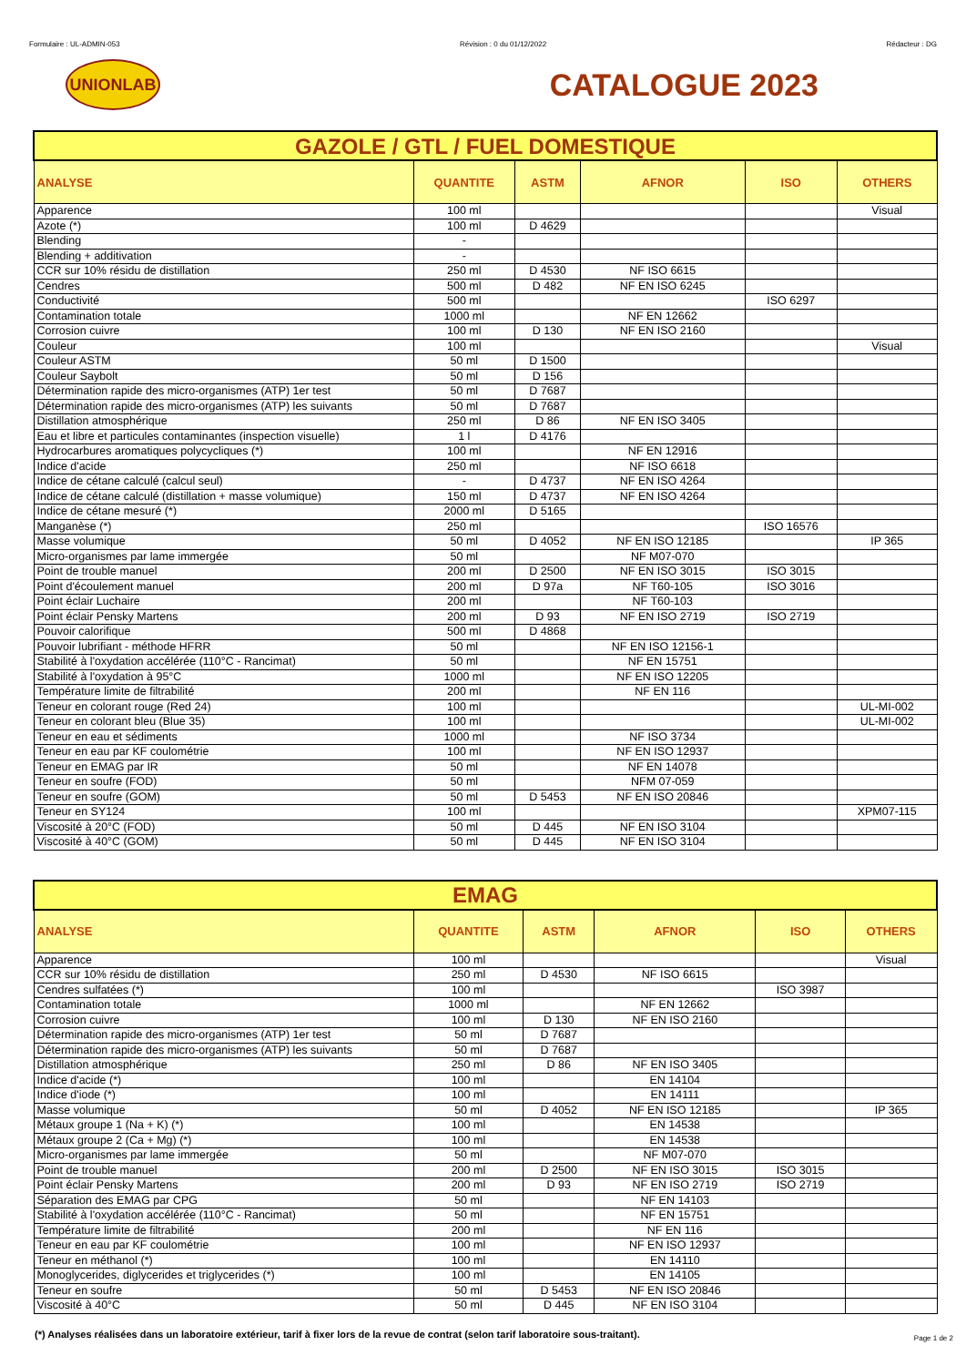Formulaire : UL-ADMIN-053 Révision : 0 du 01/12/2022 Rédacteur : DG
UNIONLAB
CATALOGUE 2023
| GAZOLE / GTL / FUEL DOMESTIQUE | | | | | |
| --- | --- | --- | --- | --- | --- |
| ANALYSE | QUANTITE | ASTM | AFNOR | ISO | OTHERS |
| Apparence | 100 ml | | | | Visual |
| Azote (*) | 100 ml | D 4629 | | | |
| Blending | - | | | | |
| Blending + additivation | - | | | | |
| CCR sur 10% résidu de distillation | 250 ml | D 4530 | NF ISO 6615 | | |
| Cendres | 500 ml | D 482 | NF EN ISO 6245 | | |
| Conductivité | 500 ml | | | ISO 6297 | |
| Contamination totale | 1000 ml | | NF EN 12662 | | |
| Corrosion cuivre | 100 ml | D 130 | NF EN ISO 2160 | | |
| Couleur | 100 ml | | | | Visual |
| Couleur ASTM | 50 ml | D 1500 | | | |
| Couleur Saybolt | 50 ml | D 156 | | | |
| Détermination rapide des micro-organismes (ATP) 1er test | 50 ml | D 7687 | | | |
| Détermination rapide des micro-organismes (ATP) les suivants | 50 ml | D 7687 | | | |
| Distillation atmosphérique | 250 ml | D 86 | NF EN ISO 3405 | | |
| Eau et libre et particules contaminantes (inspection visuelle) | 1 l | D 4176 | | | |
| Hydrocarbures aromatiques polycycliques (*) | 100 ml | | NF EN 12916 | | |
| Indice d'acide | 250 ml | | NF ISO 6618 | | |
| Indice de cétane calculé (calcul seul) | - | D 4737 | NF EN ISO 4264 | | |
| Indice de cétane calculé (distillation + masse volumique) | 150 ml | D 4737 | NF EN ISO 4264 | | |
| Indice de cétane mesuré (*) | 2000 ml | D 5165 | | | |
| Manganèse (*) | 250 ml | | | ISO 16576 | |
| Masse volumique | 50 ml | D 4052 | NF EN ISO 12185 | | IP 365 |
| Micro-organismes par lame immergée | 50 ml | | NF M07-070 | | |
| Point de trouble manuel | 200 ml | D 2500 | NF EN ISO 3015 | ISO 3015 | |
| Point d'écoulement manuel | 200 ml | D 97a | NF T60-105 | ISO 3016 | |
| Point éclair Luchaire | 200 ml | | NF T60-103 | | |
| Point éclair Pensky Martens | 200 ml | D 93 | NF EN ISO 2719 | ISO 2719 | |
| Pouvoir calorifique | 500 ml | D 4868 | | | |
| Pouvoir lubrifiant - méthode HFRR | 50 ml | | NF EN ISO 12156-1 | | |
| Stabilité à l'oxydation accélérée (110°C - Rancimat) | 50 ml | | NF EN 15751 | | |
| Stabilité à l'oxydation à 95°C | 1000 ml | | NF EN ISO 12205 | | |
| Température limite de filtrabilité | 200 ml | | NF EN 116 | | |
| Teneur en colorant rouge (Red 24) | 100 ml | | | | UL-MI-002 |
| Teneur en colorant bleu (Blue 35) | 100 ml | | | | UL-MI-002 |
| Teneur en eau et sédiments | 1000 ml | | NF ISO 3734 | | |
| Teneur en eau par KF coulométrie | 100 ml | | NF EN ISO 12937 | | |
| Teneur en EMAG par IR | 50 ml | | NF EN 14078 | | |
| Teneur en soufre (FOD) | 50 ml | | NFM 07-059 | | |
| Teneur en soufre (GOM) | 50 ml | D 5453 | NF EN ISO 20846 | | |
| Teneur en SY124 | 100 ml | | | | XPM07-115 |
| Viscosité à 20°C (FOD) | 50 ml | D 445 | NF EN ISO 3104 | | |
| Viscosité à 40°C (GOM) | 50 ml | D 445 | NF EN ISO 3104 | | |
| EMAG | | | | | |
| --- | --- | --- | --- | --- | --- |
| ANALYSE | QUANTITE | ASTM | AFNOR | ISO | OTHERS |
| Apparence | 100 ml | | | | Visual |
| CCR sur 10% résidu de distillation | 250 ml | D 4530 | NF ISO 6615 | | |
| Cendres sulfatées (*) | 100 ml | | | ISO 3987 | |
| Contamination totale | 1000 ml | | NF EN 12662 | | |
| Corrosion cuivre | 100 ml | D 130 | NF EN ISO 2160 | | |
| Détermination rapide des micro-organismes (ATP) 1er test | 50 ml | D 7687 | | | |
| Détermination rapide des micro-organismes (ATP) les suivants | 50 ml | D 7687 | | | |
| Distillation atmosphérique | 250 ml | D 86 | NF EN ISO 3405 | | |
| Indice d'acide (*) | 100 ml | | EN 14104 | | |
| Indice d'iode (*) | 100 ml | | EN 14111 | | |
| Masse volumique | 50 ml | D 4052 | NF EN ISO 12185 | | IP 365 |
| Métaux groupe 1 (Na + K) (*) | 100 ml | | EN 14538 | | |
| Métaux groupe 2 (Ca + Mg) (*) | 100 ml | | EN 14538 | | |
| Micro-organismes par lame immergée | 50 ml | | NF M07-070 | | |
| Point de trouble manuel | 200 ml | D 2500 | NF EN ISO 3015 | ISO 3015 | |
| Point éclair Pensky Martens | 200 ml | D 93 | NF EN ISO 2719 | ISO 2719 | |
| Séparation des EMAG par CPG | 50 ml | | NF EN 14103 | | |
| Stabilité à l'oxydation accélérée (110°C - Rancimat) | 50 ml | | NF EN 15751 | | |
| Température limite de filtrabilité | 200 ml | | NF EN 116 | | |
| Teneur en eau par KF coulométrie | 100 ml | | NF EN ISO 12937 | | |
| Teneur en méthanol (*) | 100 ml | | EN 14110 | | |
| Monoglycerides, diglycerides et triglycerides (*) | 100 ml | | EN 14105 | | |
| Teneur en soufre | 50 ml | D 5453 | NF EN ISO 20846 | | |
| Viscosité à 40°C | 50 ml | D 445 | NF EN ISO 3104 | | |
(*) Analyses réalisées dans un laboratoire extérieur, tarif à fixer lors de la revue de contrat (selon tarif laboratoire sous-traitant). Page 1 de 2